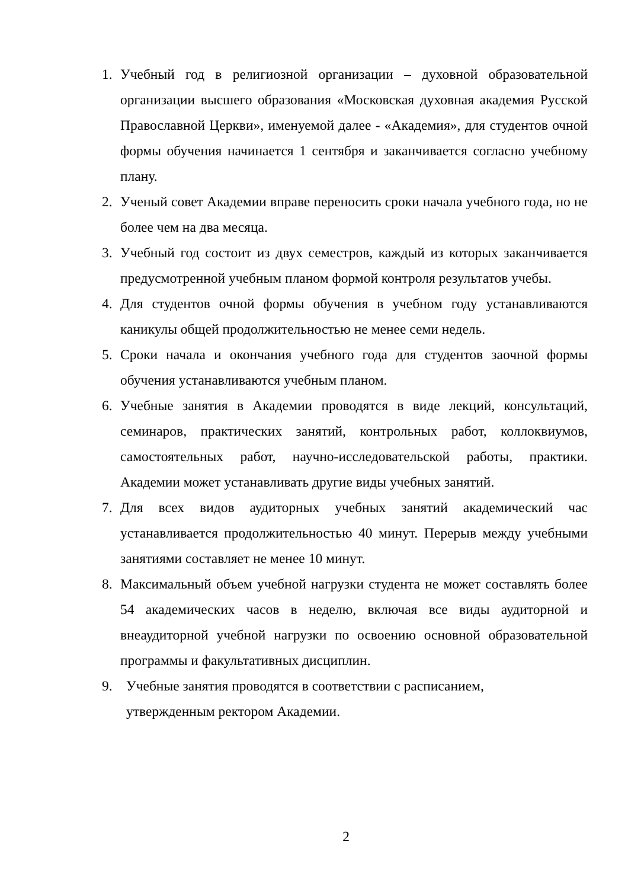1. Учебный год в религиозной организации – духовной образовательной организации высшего образования «Московская духовная академия Русской Православной Церкви», именуемой далее - «Академия», для студентов очной формы обучения начинается 1 сентября и заканчивается согласно учебному плану.
2. Ученый совет Академии вправе переносить сроки начала учебного года, но не более чем на два месяца.
3. Учебный год состоит из двух семестров, каждый из которых заканчивается предусмотренной учебным планом формой контроля результатов учебы.
4. Для студентов очной формы обучения в учебном году устанавливаются каникулы общей продолжительностью не менее семи недель.
5. Сроки начала и окончания учебного года для студентов заочной формы обучения устанавливаются учебным планом.
6. Учебные занятия в Академии проводятся в виде лекций, консультаций, семинаров, практических занятий, контрольных работ, коллоквиумов, самостоятельных работ, научно-исследовательской работы, практики. Академии может устанавливать другие виды учебных занятий.
7. Для всех видов аудиторных учебных занятий академический час устанавливается продолжительностью 40 минут. Перерыв между учебными занятиями составляет не менее 10 минут.
8. Максимальный объем учебной нагрузки студента не может составлять более 54 академических часов в неделю, включая все виды аудиторной и внеаудиторной учебной нагрузки по освоению основной образовательной программы и факультативных дисциплин.
9. Учебные занятия проводятся в соответствии с расписанием,
утвержденным ректором Академии.
2